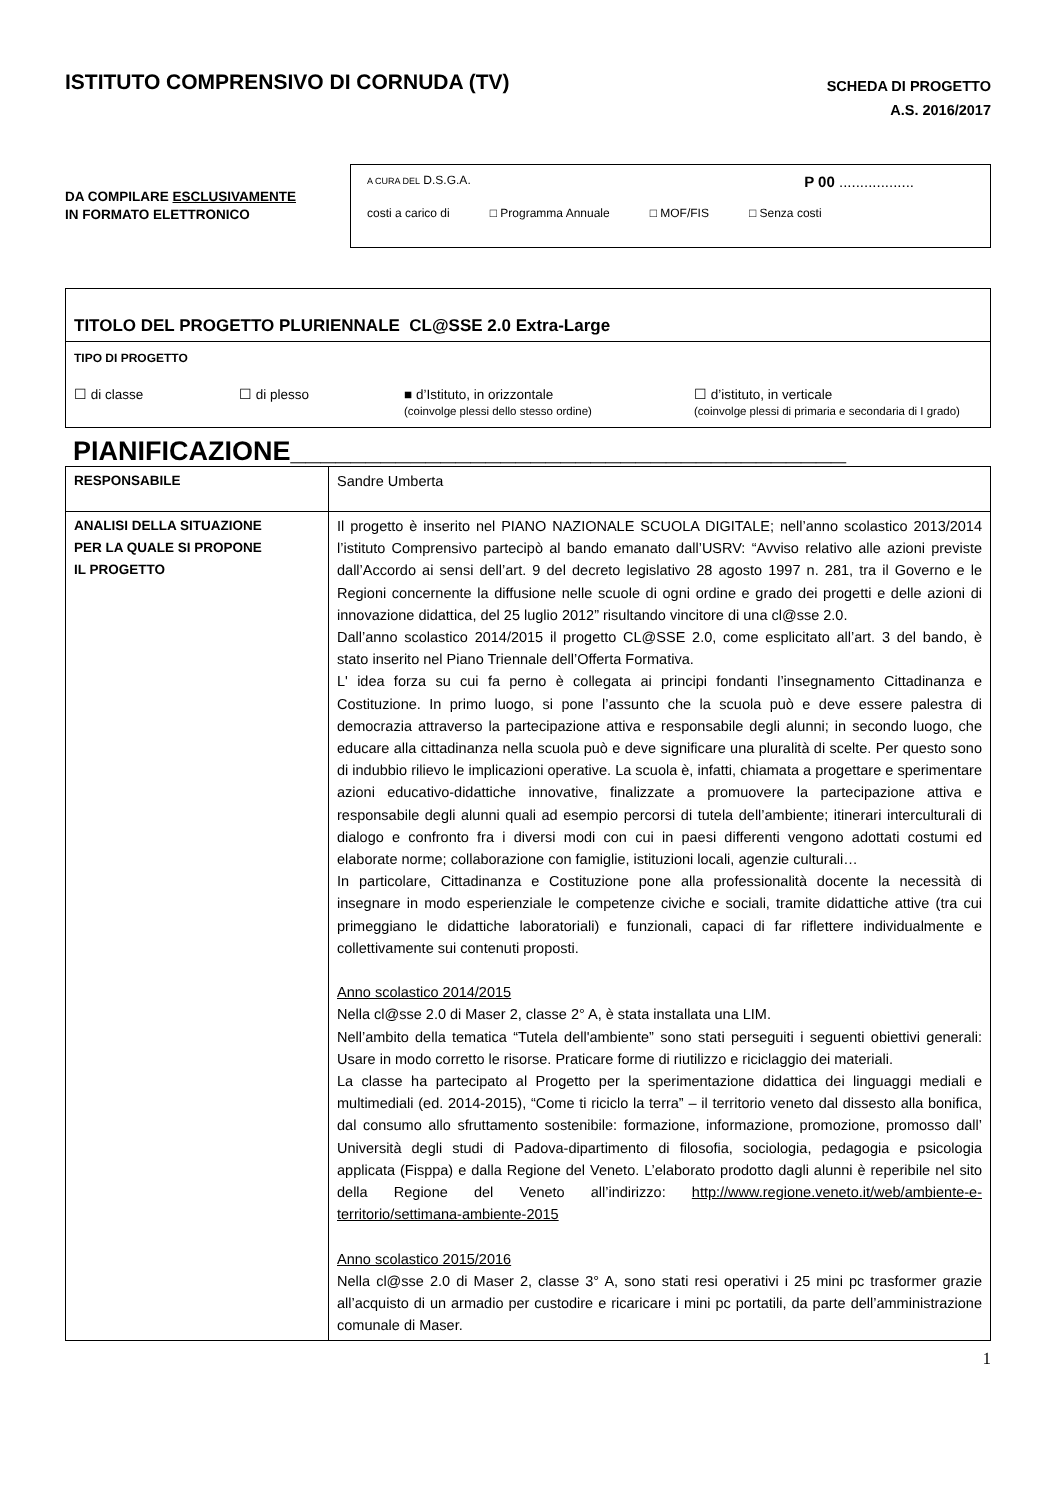ISTITUTO COMPRENSIVO DI CORNUDA (TV)
SCHEDA DI PROGETTO
A.S. 2016/2017
DA COMPILARE ESCLUSIVAMENTE
IN FORMATO ELETTRONICO
A CURA DEL D.S.G.A. P 00 ..................
costi a carico di □ Programma Annuale □ MOF/FIS □ Senza costi
TITOLO DEL PROGETTO PLURIENNALE CL@SSE 2.0 Extra-Large
TIPO DI PROGETTO
☐ di classe ☐ di plesso ■ d’Istituto, in orizzontale
(coinvolge plessi dello stesso ordine)
☐ d’istituto, in verticale
(coinvolge plessi di primaria e secondaria di I grado)
PIANIFICAZIONE_____________________________________
| RESPONSABILE | Sandre Umberta |
| ANALISI DELLA SITUAZIONE PER LA QUALE SI PROPONE IL PROGETTO | Il progetto è inserito nel PIANO NAZIONALE SCUOLA DIGITALE; nell’anno scolastico 2013/2014 l’istituto Comprensivo partecipò al bando emanato dall’USRV: “Avviso relativo alle azioni previste dall’Accordo ai sensi dell’art. 9 del decreto legislativo 28 agosto 1997 n. 281, tra il Governo e le Regioni concernente la diffusione nelle scuole di ogni ordine e grado dei progetti e delle azioni di innovazione didattica, del 25 luglio 2012” risultando vincitore di una cl@sse 2.0. Dall’anno scolastico 2014/2015 il progetto CL@SSE 2.0, come esplicitato all’art. 3 del bando, è stato inserito nel Piano Triennale dell’Offerta Formativa. L' idea forza su cui fa perno è collegata ai principi fondanti l’insegnamento Cittadinanza e Costituzione. In primo luogo, si pone l’assunto che la scuola può e deve essere palestra di democrazia attraverso la partecipazione attiva e responsabile degli alunni; in secondo luogo, che educare alla cittadinanza nella scuola può e deve significare una pluralità di scelte. Per questo sono di indubbio rilievo le implicazioni operative. La scuola è, infatti, chiamata a progettare e sperimentare azioni educativo-didattiche innovative, finalizzate a promuovere la partecipazione attiva e responsabile degli alunni quali ad esempio percorsi di tutela dell’ambiente; itinerari interculturali di dialogo e confronto fra i diversi modi con cui in paesi differenti vengono adottati costumi ed elaborate norme; collaborazione con famiglie, istituzioni locali, agenzie culturali… In particolare, Cittadinanza e Costituzione pone alla professionalità docente la necessità di insegnare in modo esperienziale le competenze civiche e sociali, tramite didattiche attive (tra cui primeggiano le didattiche laboratoriali) e funzionali, capaci di far riflettere individualmente e collettivamente sui contenuti proposti. Anno scolastico 2014/2015 Nella cl@sse 2.0 di Maser 2, classe 2° A, è stata installata una LIM. Nell’ambito della tematica “Tutela dell'ambiente” sono stati perseguiti i seguenti obiettivi generali: Usare in modo corretto le risorse. Praticare forme di riutilizzo e riciclaggio dei materiali. La classe ha partecipato al Progetto per la sperimentazione didattica dei linguaggi mediali e multimediali (ed. 2014-2015), “Come ti riciclo la terra” – il territorio veneto dal dissesto alla bonifica, dal consumo allo sfruttamento sostenibile: formazione, informazione, promozione, promosso dall’ Università degli studi di Padova-dipartimento di filosofia, sociologia, pedagogia e psicologia applicata (Fisppa) e dalla Regione del Veneto. L’elaborato prodotto dagli alunni è reperibile nel sito della Regione del Veneto all’indirizzo: http://www.regione.veneto.it/web/ambiente-e-territorio/settimana-ambiente-2015 Anno scolastico 2015/2016 Nella cl@sse 2.0 di Maser 2, classe 3° A, sono stati resi operativi i 25 mini pc trasformer grazie all’acquisto di un armadio per custodire e ricaricare i mini pc portatili, da parte dell’amministrazione comunale di Maser. |
1